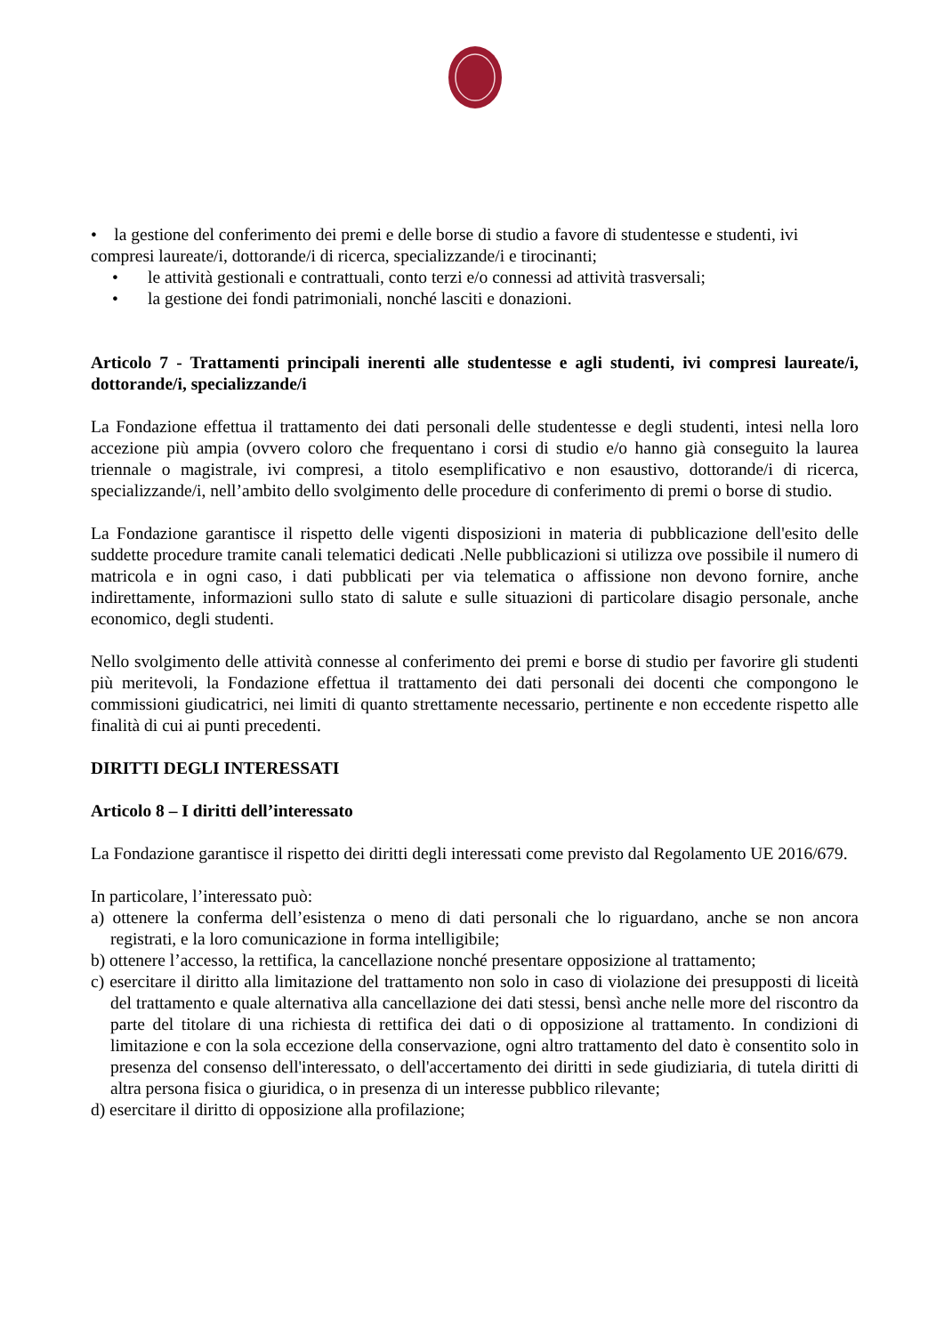• la gestione del conferimento dei premi e delle borse di studio a favore di studentesse e studenti, ivi compresi laureate/i, dottorande/i di ricerca, specializzande/i e tirocinanti;
• le attività gestionali e contrattuali, conto terzi e/o connessi ad attività trasversali;
• la gestione dei fondi patrimoniali, nonché lasciti e donazioni.
Articolo 7 - Trattamenti principali inerenti alle studentesse e agli studenti, ivi compresi laureate/i, dottorande/i, specializzande/i
La Fondazione effettua il trattamento dei dati personali delle studentesse e degli studenti, intesi nella loro accezione più ampia (ovvero coloro che frequentano i corsi di studio e/o hanno già conseguito la laurea triennale o magistrale, ivi compresi, a titolo esemplificativo e non esaustivo, dottorande/i di ricerca, specializzande/i, nell’ambito dello svolgimento delle procedure di conferimento di premi o borse di studio.
La Fondazione garantisce il rispetto delle vigenti disposizioni in materia di pubblicazione dell'esito delle suddette procedure tramite canali telematici dedicati .Nelle pubblicazioni si utilizza ove possibile il numero di matricola e in ogni caso, i dati pubblicati per via telematica o affissione non devono fornire, anche indirettamente, informazioni sullo stato di salute e sulle situazioni di particolare disagio personale, anche economico, degli studenti.
Nello svolgimento delle attività connesse al conferimento dei premi e borse di studio per favorire gli studenti più meritevoli, la Fondazione effettua il trattamento dei dati personali dei docenti che compongono le commissioni giudicatrici, nei limiti di quanto strettamente necessario, pertinente e non eccedente rispetto alle finalità di cui ai punti precedenti.
DIRITTI DEGLI INTERESSATI
Articolo 8 – I diritti dell’interessato
La Fondazione garantisce il rispetto dei diritti degli interessati come previsto dal Regolamento UE 2016/679.
In particolare, l’interessato può:
a) ottenere la conferma dell’esistenza o meno di dati personali che lo riguardano, anche se non ancora registrati, e la loro comunicazione in forma intelligibile;
b) ottenere l’accesso, la rettifica, la cancellazione nonché presentare opposizione al trattamento;
c) esercitare il diritto alla limitazione del trattamento non solo in caso di violazione dei presupposti di liceità del trattamento e quale alternativa alla cancellazione dei dati stessi, bensì anche nelle more del riscontro da parte del titolare di una richiesta di rettifica dei dati o di opposizione al trattamento. In condizioni di limitazione e con la sola eccezione della conservazione, ogni altro trattamento del dato è consentito solo in presenza del consenso dell'interessato, o dell'accertamento dei diritti in sede giudiziaria, di tutela diritti di altra persona fisica o giuridica, o in presenza di un interesse pubblico rilevante;
d) esercitare il diritto di opposizione alla profilazione;